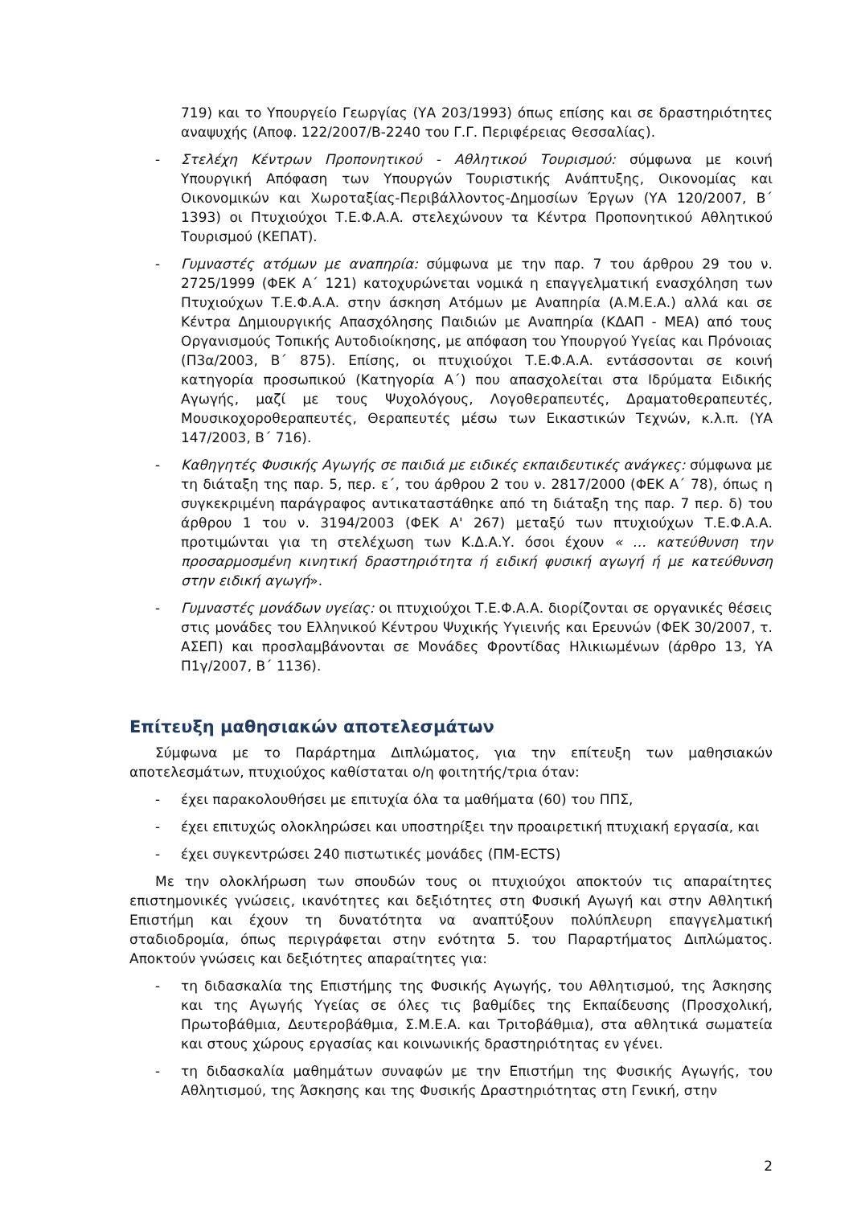719) και το Υπουργείο Γεωργίας (ΥΑ 203/1993) όπως επίσης και σε δραστηριότητες αναψυχής (Αποφ. 122/2007/Β-2240 του Γ.Γ. Περιφέρειας Θεσσαλίας).
- Στελέχη Κέντρων Προπονητικού - Αθλητικού Τουρισμού: σύμφωνα με κοινή Υπουργική Απόφαση των Υπουργών Τουριστικής Ανάπτυξης, Οικονομίας και Οικονομικών και Χωροταξίας-Περιβάλλοντος-Δημοσίων Έργων (ΥΑ 120/2007, Β΄ 1393) οι Πτυχιούχοι Τ.Ε.Φ.Α.Α. στελεχώνουν τα Κέντρα Προπονητικού Αθλητικού Τουρισμού (ΚΕΠΑΤ).
- Γυμναστές ατόμων με αναπηρία: σύμφωνα με την παρ. 7 του άρθρου 29 του ν. 2725/1999 (ΦΕΚ Α΄ 121) κατοχυρώνεται νομικά η επαγγελματική ενασχόληση των Πτυχιούχων Τ.Ε.Φ.Α.Α. στην άσκηση Ατόμων με Αναπηρία (Α.Μ.Ε.Α.) αλλά και σε Κέντρα Δημιουργικής Απασχόλησης Παιδιών με Αναπηρία (ΚΔΑΠ - ΜΕΑ) από τους Οργανισμούς Τοπικής Αυτοδιοίκησης, με απόφαση του Υπουργού Υγείας και Πρόνοιας (Π3α/2003, Β΄ 875). Επίσης, οι πτυχιούχοι Τ.Ε.Φ.Α.Α. εντάσσονται σε κοινή κατηγορία προσωπικού (Κατηγορία Α΄) που απασχολείται στα Ιδρύματα Ειδικής Αγωγής, μαζί με τους Ψυχολόγους, Λογοθεραπευτές, Δραματοθεραπευτές, Μουσικοχοροθεραπευτές, Θεραπευτές μέσω των Εικαστικών Τεχνών, κ.λ.π. (ΥΑ 147/2003, Β΄ 716).
- Καθηγητές Φυσικής Αγωγής σε παιδιά με ειδικές εκπαιδευτικές ανάγκες: σύμφωνα με τη διάταξη της παρ. 5, περ. ε΄, του άρθρου 2 του ν. 2817/2000 (ΦΕΚ Α΄ 78), όπως η συγκεκριμένη παράγραφος αντικαταστάθηκε από τη διάταξη της παρ. 7 περ. δ) του άρθρου 1 του ν. 3194/2003 (ΦΕΚ Α' 267) μεταξύ των πτυχιούχων Τ.Ε.Φ.Α.Α. προτιμώνται για τη στελέχωση των Κ.Δ.Α.Υ. όσοι έχουν « … κατεύθυνση την προσαρμοσμένη κινητική δραστηριότητα ή ειδική φυσική αγωγή ή με κατεύθυνση στην ειδική αγωγή».
- Γυμναστές μονάδων υγείας: οι πτυχιούχοι Τ.Ε.Φ.Α.Α. διορίζονται σε οργανικές θέσεις στις μονάδες του Ελληνικού Κέντρου Ψυχικής Υγιεινής και Ερευνών (ΦΕΚ 30/2007, τ. ΑΣΕΠ) και προσλαμβάνονται σε Μονάδες Φροντίδας Ηλικιωμένων (άρθρο 13, ΥΑ Π1γ/2007, Β΄ 1136).
Επίτευξη μαθησιακών αποτελεσμάτων
Σύμφωνα με το Παράρτημα Διπλώματος, για την επίτευξη των μαθησιακών αποτελεσμάτων, πτυχιούχος καθίσταται ο/η φοιτητής/τρια όταν:
- έχει παρακολουθήσει με επιτυχία όλα τα μαθήματα (60) του ΠΠΣ,
- έχει επιτυχώς ολοκληρώσει και υποστηρίξει την προαιρετική πτυχιακή εργασία, και
- έχει συγκεντρώσει 240 πιστωτικές μονάδες (ΠΜ-ECTS)
Με την ολοκλήρωση των σπουδών τους οι πτυχιούχοι αποκτούν τις απαραίτητες επιστημονικές γνώσεις, ικανότητες και δεξιότητες στη Φυσική Αγωγή και στην Αθλητική Επιστήμη και έχουν τη δυνατότητα να αναπτύξουν πολύπλευρη επαγγελματική σταδιοδρομία, όπως περιγράφεται στην ενότητα 5. του Παραρτήματος Διπλώματος. Αποκτούν γνώσεις και δεξιότητες απαραίτητες για:
- τη διδασκαλία της Επιστήμης της Φυσικής Αγωγής, του Αθλητισμού, της Άσκησης και της Αγωγής Υγείας σε όλες τις βαθμίδες της Εκπαίδευσης (Προσχολική, Πρωτοβάθμια, Δευτεροβάθμια, Σ.Μ.Ε.Α. και Τριτοβάθμια), στα αθλητικά σωματεία και στους χώρους εργασίας και κοινωνικής δραστηριότητας εν γένει.
- τη διδασκαλία μαθημάτων συναφών με την Επιστήμη της Φυσικής Αγωγής, του Αθλητισμού, της Άσκησης και της Φυσικής Δραστηριότητας στη Γενική, στην
2